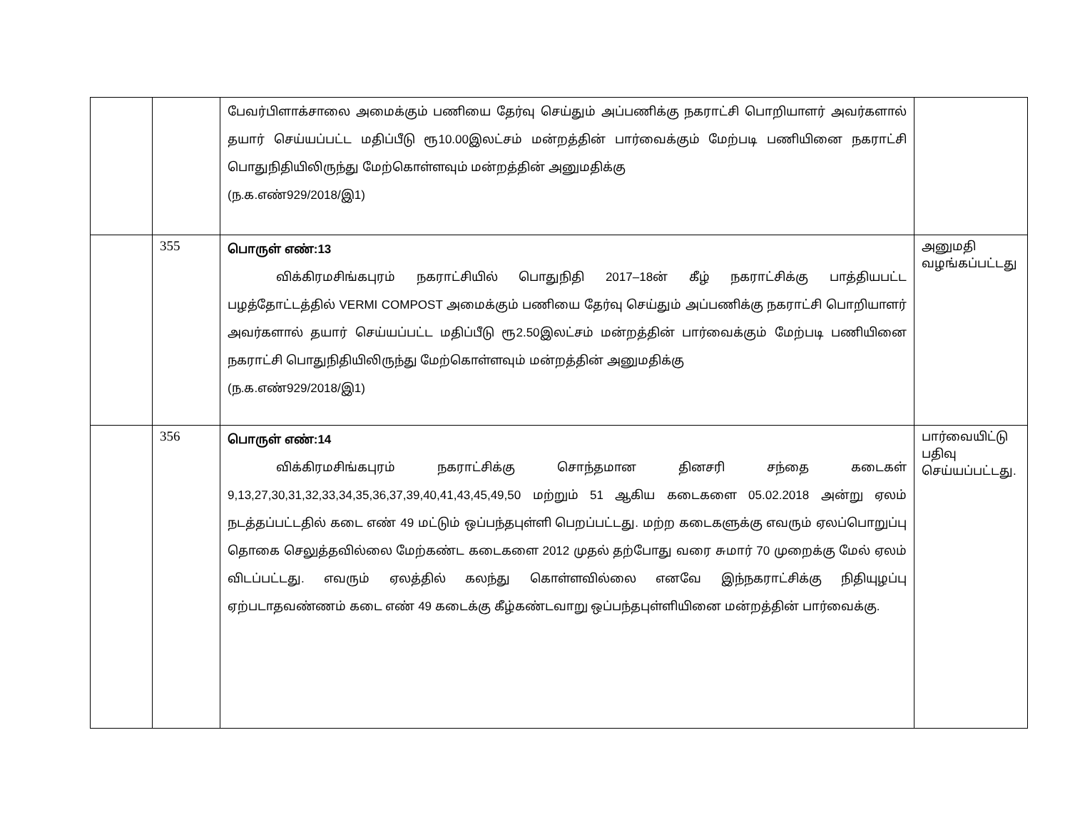| | | பேவர்பிளாக்சாலை அமைக்கும் பணியை தேர்வு செய்தும் அப்பணிக்கு நகராட்சி பொறியாளர் அவர்களால் தயார் செய்யப்பட்ட மதிப்பீடு ரூ10.00இலட்சம் மன்றத்தின் பார்வைக்கும் மேற்படி பணியினை நகராட்சி பொதுநிதியிலிருந்து மேற்கொள்ளவும் மன்றத்தின் அனுமதிக்கு (ந.க.எண்929/2018/இ1) | |
| | 355 | பொருள் எண்:13 விக்கிரமசிங்கபுரம் நகராட்சியில் பொதுநிதி 2017–18ன் கீழ் நகராட்சிக்கு பாத்தியபட்ட பழத்தோட்டத்தில் VERMI COMPOST அமைக்கும் பணியை தேர்வு செய்தும் அப்பணிக்கு நகராட்சி பொறியாளர் அவர்களால் தயார் செய்யப்பட்ட மதிப்பீடு ரூ2.50இலட்சம் மன்றத்தின் பார்வைக்கும் மேற்படி பணியினை நகராட்சி பொதுநிதியிலிருந்து மேற்கொள்ளவும் மன்றத்தின் அனுமதிக்கு (ந.க.எண்929/2018/இ1) | அனுமதி வழங்கப்பட்டது |
| | 356 | பொருள் எண்:14 விக்கிரமசிங்கபுரம் நகராட்சிக்கு சொந்தமான தினசரி சந்தை கடைகள் 9,13,27,30,31,32,33,34,35,36,37,39,40,41,43,45,49,50 மற்றும் 51 ஆகிய கடைகளை 05.02.2018 அன்று ஏலம் நடத்தப்பட்டதில் கடை எண் 49 மட்டும் ஒப்பந்தபுள்ளி பெறப்பட்டது. மற்ற கடைகளுக்கு எவரும் ஏலப்பொறுப்பு தொகை செலுத்தவில்லை மேற்கண்ட கடைகளை 2012 முதல் தற்போது வரை சுமார் 70 முறைக்கு மேல் ஏலம் விடப்பட்டது. எவரும் ஏலத்தில் கலந்து கொள்ளவில்லை எனவே இந்நகராட்சிக்கு நிதியுழப்பு ஏற்படாதவண்ணம் கடை எண் 49 கடைக்கு கீழ்கண்டவாறு ஒப்பந்தபுள்ளியினை மன்றத்தின் பார்வைக்கு. | பார்வையிட்டு பதிவு செய்யப்பட்டது. |